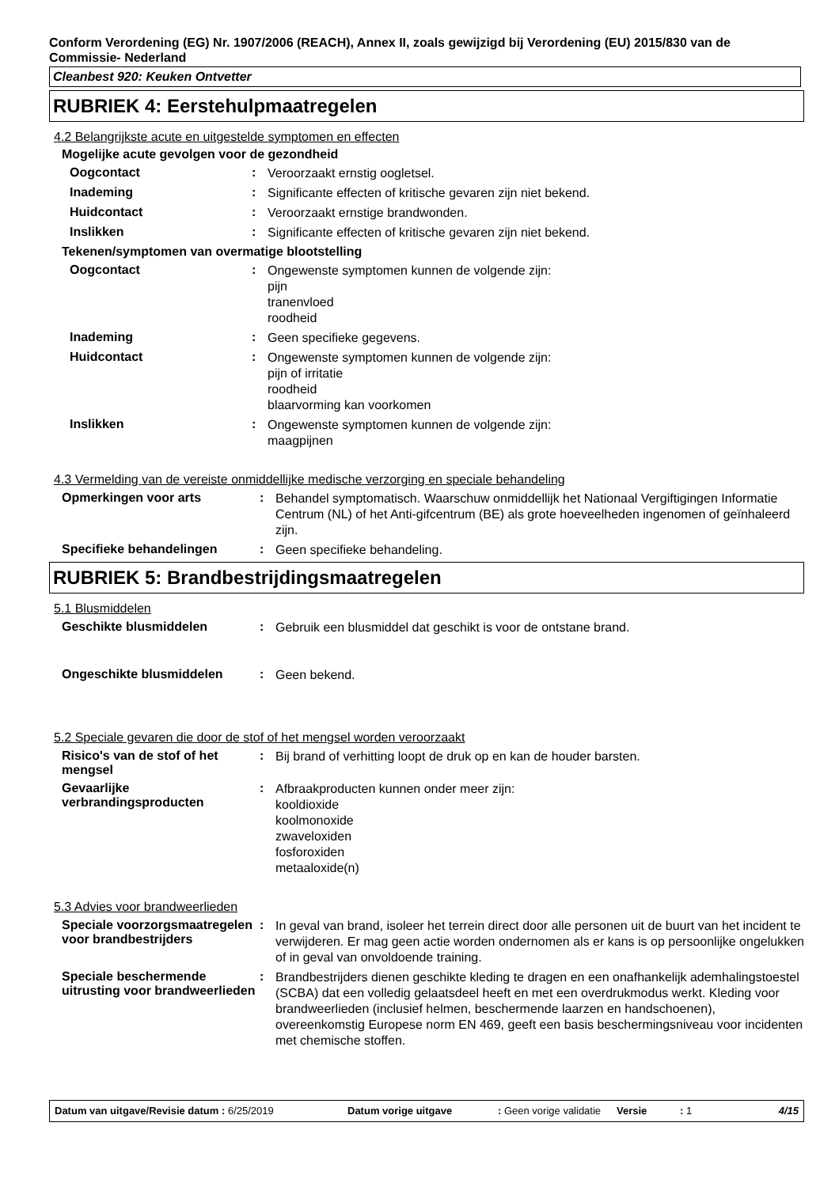Conform Verordening (EG) Nr. 1907/2006 (REACH), Annex II, zoals gewijzigd bij Verordening (EU) 2015/830 van de Commissie- Nederland
Cleanbest 920: Keuken Ontvetter
RUBRIEK 4: Eerstehulpmaatregelen
4.2 Belangrijkste acute en uitgestelde symptomen en effecten
Mogelijke acute gevolgen voor de gezondheid
Oogcontact :
Veroorzaakt ernstig oogletsel.
Inademing :
Significante effecten of kritische gevaren zijn niet bekend.
Huidcontact :
Veroorzaakt ernstige brandwonden.
Inslikken :
Significante effecten of kritische gevaren zijn niet bekend.
Tekenen/symptomen van overmatige blootstelling
Oogcontact :
Ongewenste symptomen kunnen de volgende zijn:
pijn
tranenvloed
roodheid
Inademing :
Geen specifieke gegevens.
Huidcontact :
Ongewenste symptomen kunnen de volgende zijn:
pijn of irritatie
roodheid
blaarvorming kan voorkomen
Inslikken :
Ongewenste symptomen kunnen de volgende zijn:
maagpijnen
4.3 Vermelding van de vereiste onmiddellijke medische verzorging en speciale behandeling
Opmerkingen voor arts :
Behandel symptomatisch. Waarschuw onmiddellijk het Nationaal Vergiftigingen Informatie Centrum (NL) of het Anti-gifcentrum (BE) als grote hoeveelheden ingenomen of geïnhaleerd zijn.
Specifieke behandelingen :
Geen specifieke behandeling.
RUBRIEK 5: Brandbestrijdingsmaatregelen
5.1 Blusmiddelen
Geschikte blusmiddelen :
Gebruik een blusmiddel dat geschikt is voor de ontstane brand.
Ongeschikte blusmiddelen :
Geen bekend.
5.2 Speciale gevaren die door de stof of het mengsel worden veroorzaakt
Risico's van de stof of het mengsel
:
Bij brand of verhitting loopt de druk op en kan de houder barsten.
Gevaarlijke verbrandingsproducten
:
Afbraakproducten kunnen onder meer zijn:
kooldioxide
koolmonoxide
zwaveloxiden
fosforoxiden
metaaloxide(n)
5.3 Advies voor brandweerlieden
Speciale voorzorgsmaatregelen voor brandbestrijders
:
In geval van brand, isoleer het terrein direct door alle personen uit de buurt van het incident te verwijderen. Er mag geen actie worden ondernomen als er kans is op persoonlijke ongelukken of in geval van onvoldoende training.
Speciale beschermende uitrusting voor brandweerlieden
:
Brandbestrijders dienen geschikte kleding te dragen en een onafhankelijk ademhalingstoestel (SCBA) dat een volledig gelaatsdeel heeft en met een overdrukmodus werkt. Kleding voor brandweerlieden (inclusief helmen, beschermende laarzen en handschoenen), overeenkomstig Europese norm EN 469, geeft een basis beschermingsniveau voor incidenten met chemische stoffen.
Datum van uitgave/Revisie datum : 6/25/2019 Datum vorige uitgave : Geen vorige validatie
Versie : 1 4/15